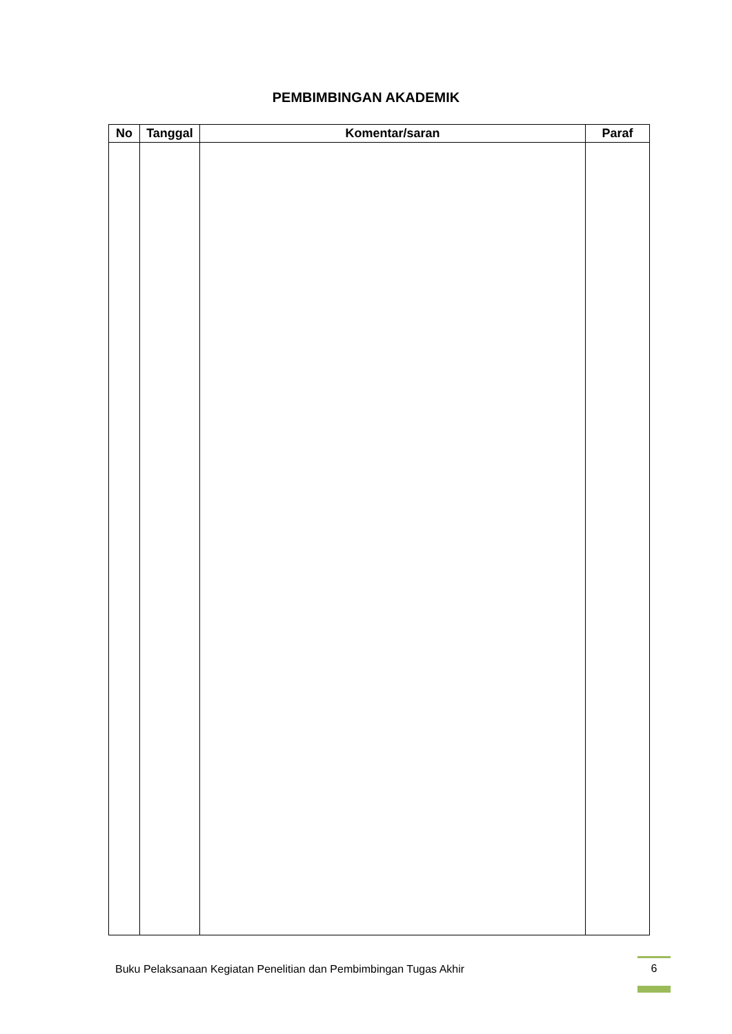PEMBIMBINGAN AKADEMIK
| No | Tanggal | Komentar/saran | Paraf |
| --- | --- | --- | --- |
Buku Pelaksanaan Kegiatan Penelitian dan Pembimbingan Tugas Akhir
6